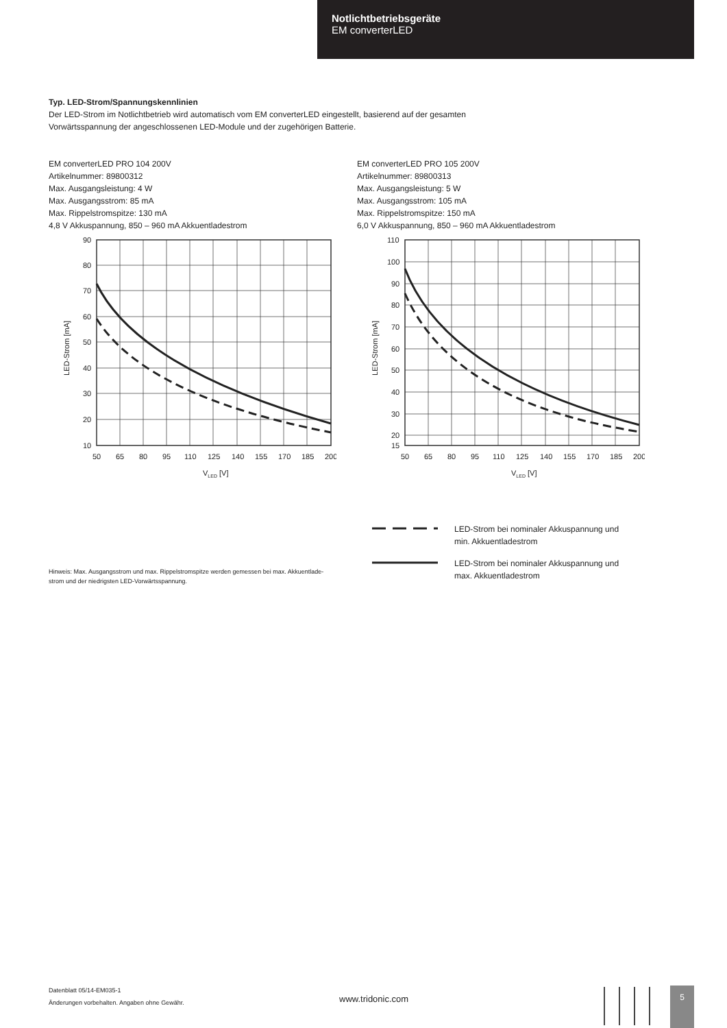Notlichtbetriebsgeräte
EM converterLED
Typ. LED-Strom/Spannungskennlinien
Der LED-Strom im Notlichtbetrieb wird automatisch vom EM converterLED eingestellt, basierend auf der gesamten
Vorwärtsspannung der angeschlossenen LED-Module und der zugehörigen Batterie.
EM converterLED PRO 104 200V
Artikelnummer: 89800312
Max. Ausgangsleistung: 4 W
Max. Ausgangsstrom: 85 mA
Max. Rippelstromspitze: 130 mA
4,8 V Akkuspannung, 850 – 960 mA Akkuentladestrom
90
80
70
60
50
40
30
20
10
50
65
80
95
110
125
140
155
170
185
200
VLED [V]
LED-Strom [mA]
EM converterLED PRO 105 200V
Artikelnummer: 89800313
Max. Ausgangsleistung: 5 W
Max. Ausgangsstrom: 105 mA
Max. Rippelstromspitze: 150 mA
6,0 V Akkuspannung, 850 – 960 mA Akkuentladestrom
110
100
90
80
70
60
50
40
30
20
15
50
65
80
95
110
125
140
155
170
185
200
VLED [V]
LED-Strom [mA]
Hinweis: Max. Ausgangsstrom und max. Rippelstromspitze werden gemessen bei max. Akkuentlade-
strom und der niedrigsten LED-Vorwärtsspannung.
LED-Strom bei nominaler Akkuspannung und
min. Akkuentladestrom
LED-Strom bei nominaler Akkuspannung und
max. Akkuentladestrom
Datenblatt 05/14-EM035-1
Änderungen vorbehalten. Angaben ohne Gewähr.
www.tridonic.com
5